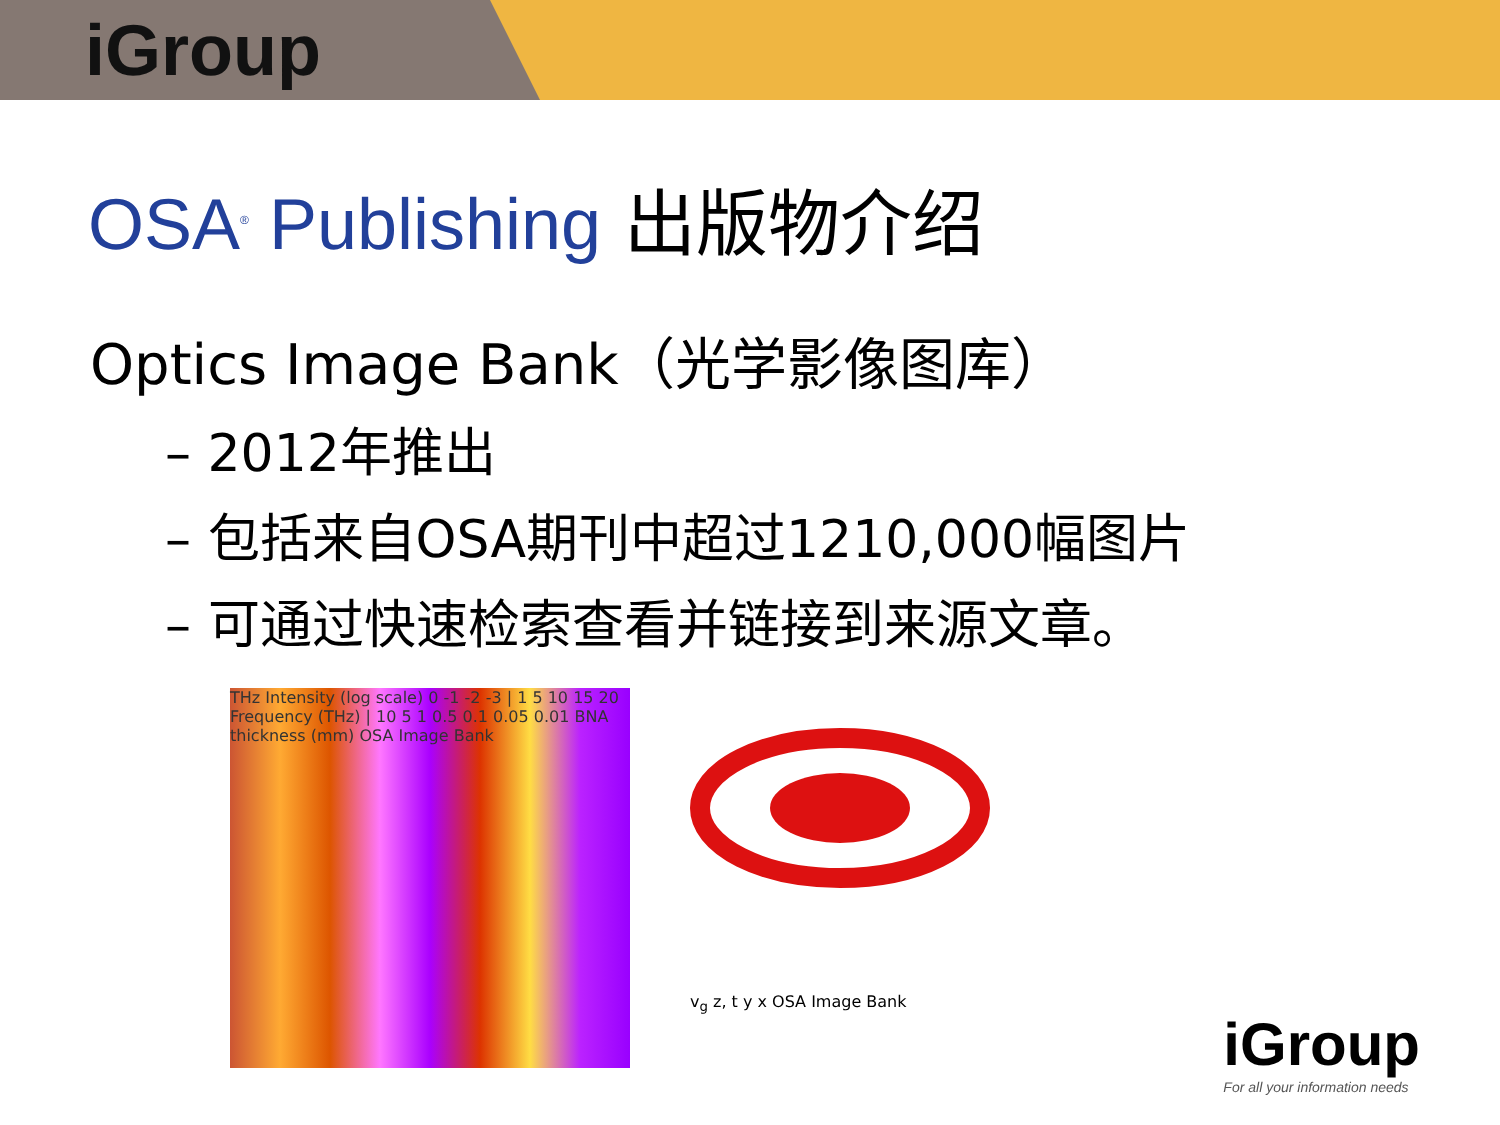iGroup
OSA<sup>®</sup> Publishing 出版物介绍
Optics Image Bank（光学影像图库）
– 2012年推出
– 包括来自OSA期刊中超过1210,000幅图片
– 可通过快速检索查看并链接到来源文章。
THz Intensity (log scale) 0 -1 -2 -3 | 1 5 10 15 20 Frequency (THz) | 10 5 1 0.5 0.1 0.05 0.01 BNA thickness (mm) OSA Image Bank
v<sub>g</sub> z, t y x OSA Image Bank
iGroup
For all your information needs